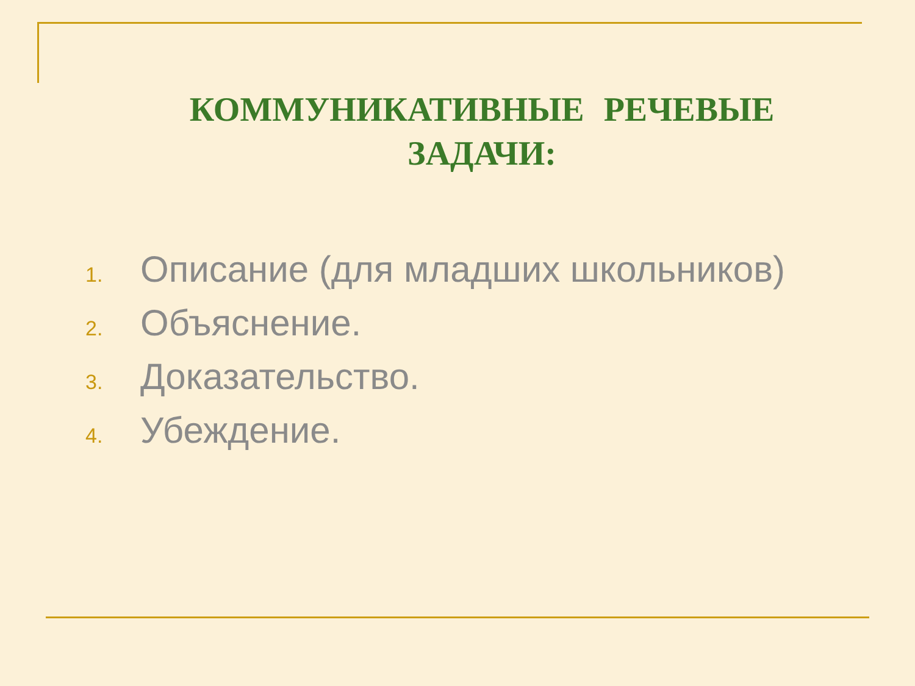КОММУНИКАТИВНЫЕ РЕЧЕВЫЕ ЗАДАЧИ:
1. Описание (для младших школьников)
2. Объяснение.
3. Доказательство.
4. Убеждение.